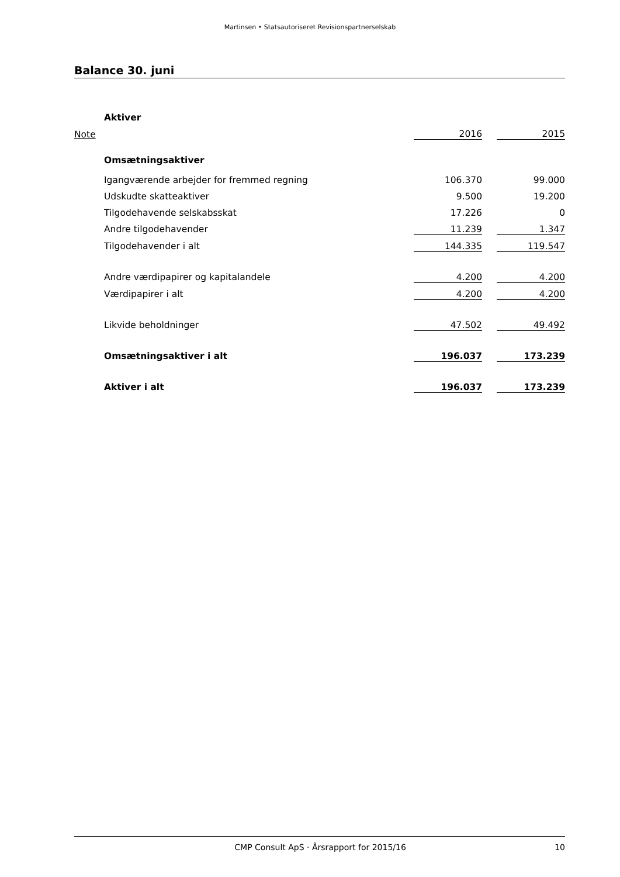Martinsen • Statsautoriseret Revisionspartnerselskab
Balance 30. juni
| | Aktiver | | | |
| Note | | 2016 | | 2015 |
| | Omsætningsaktiver | | | |
| | Igangværende arbejder for fremmed regning | 106.370 | | 99.000 |
| | Udskudte skatteaktiver | 9.500 | | 19.200 |
| | Tilgodehavende selskabsskat | 17.226 | | 0 |
| | Andre tilgodehavender | 11.239 | | 1.347 |
| | Tilgodehavender i alt | 144.335 | | 119.547 |
| | Andre værdipapirer og kapitalandele | 4.200 | | 4.200 |
| | Værdipapirer i alt | 4.200 | | 4.200 |
| | Likvide beholdninger | 47.502 | | 49.492 |
| | Omsætningsaktiver i alt | 196.037 | | 173.239 |
| | Aktiver i alt | 196.037 | | 173.239 |
CMP Consult ApS · Årsrapport for 2015/16 10